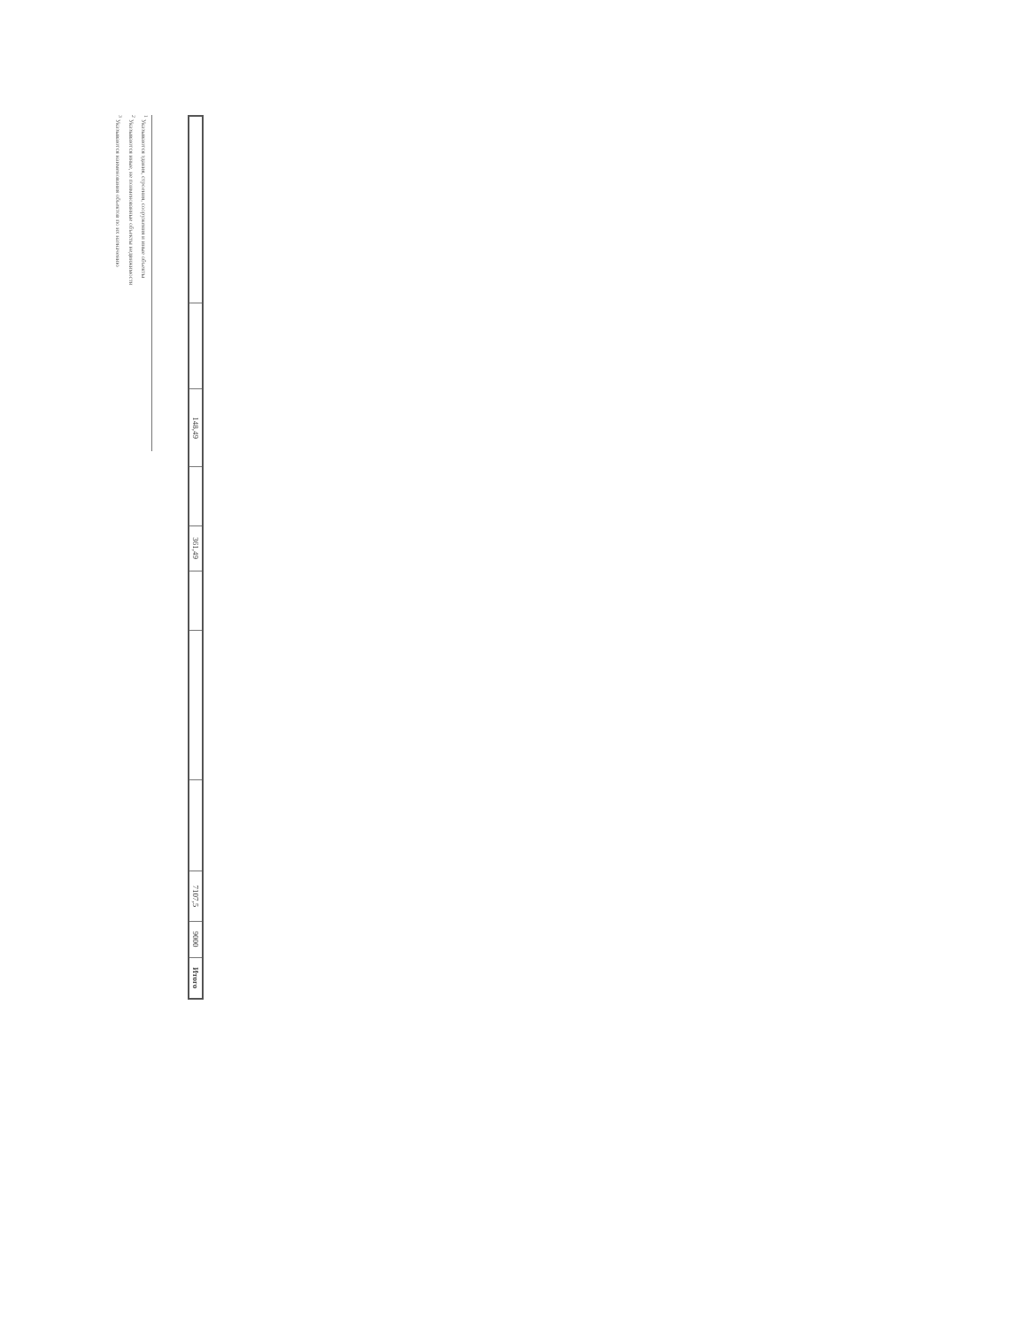| | | 148,49 | | 361,49 | | | | 7107,5 | 9000 | Итого |
<sup>1</sup> Указываются здания, строения, сооружения и иные объекты
<sup>2</sup> Указываются иные, не поименованные объекты недвижимости
<sup>3</sup> Указываются наименования объектов по их назначению